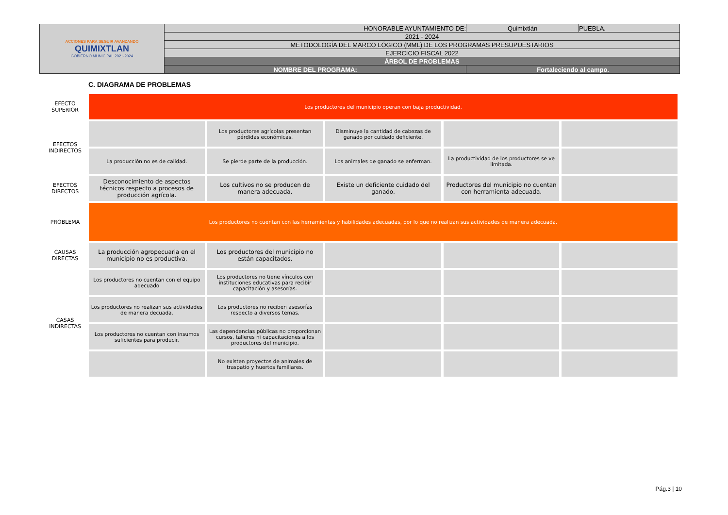| ACCIONES PARA SEGUIR AVANZANDO QUIMIXTLAN GOBIERNO MUNICIPAL 2021-2024 | HONORABLE AYUNTAMIENTO DE: | Quimixtlán | PUEBLA. |
| | 2021 - 2024 | | |
| | METODOLOGÍA DEL MARCO LÓGICO (MML) DE LOS PROGRAMAS PRESUPUESTARIOS | | |
| | EJERCICIO FISCAL 2022 | | |
| | ÁRBOL DE PROBLEMAS | | |
| | NOMBRE DEL PROGRAMA: | Fortaleciendo al campo. | |
C. DIAGRAMA DE PROBLEMAS
| EFECTO SUPERIOR | Los productores del municipio operan con baja productividad. | | | | |
| EFECTOS INDIRECTOS | | Los productores agrícolas presentan pérdidas económicas. | Disminuye la cantidad de cabezas de ganado por cuidado deficiente. | | |
| | La producción no es de calidad. | Se pierde parte de la producción. | Los animales de ganado se enferman. | La productividad de los productores se ve limitada. | |
| EFECTOS DIRECTOS | Desconocimiento de aspectos técnicos respecto a procesos de producción agrícola. | Los cultivos no se producen de manera adecuada. | Existe un deficiente cuidado del ganado. | Productores del municipio no cuentan con herramienta adecuada. | |
| PROBLEMA | Los productores no cuentan con las herramientas y habilidades adecuadas, por lo que no realizan sus actividades de manera adecuada. | | | | |
| CAUSAS DIRECTAS | La producción agropecuaria en el municipio no es productiva. | Los productores del municipio no están capacitados. | | | |
| CASAS INDIRECTAS | Los productores no cuentan con el equipo adecuado | Los productores no tiene vínculos con instituciones educativas para recibir capacitación y asesorías. | | | |
| | Los productores no realizan sus actividades de manera decuada. | Los productores no reciben asesorías respecto a diversos temas. | | | |
| | Los productores no cuentan con insumos suficientes para producir. | Las dependencias públicas no proporcionan cursos, talleres ni capacitaciones a los productores del municipio. | | | |
| | | No existen proyectos de animales de traspatio y huertos familiares. | | | |
Pág.3 | 10